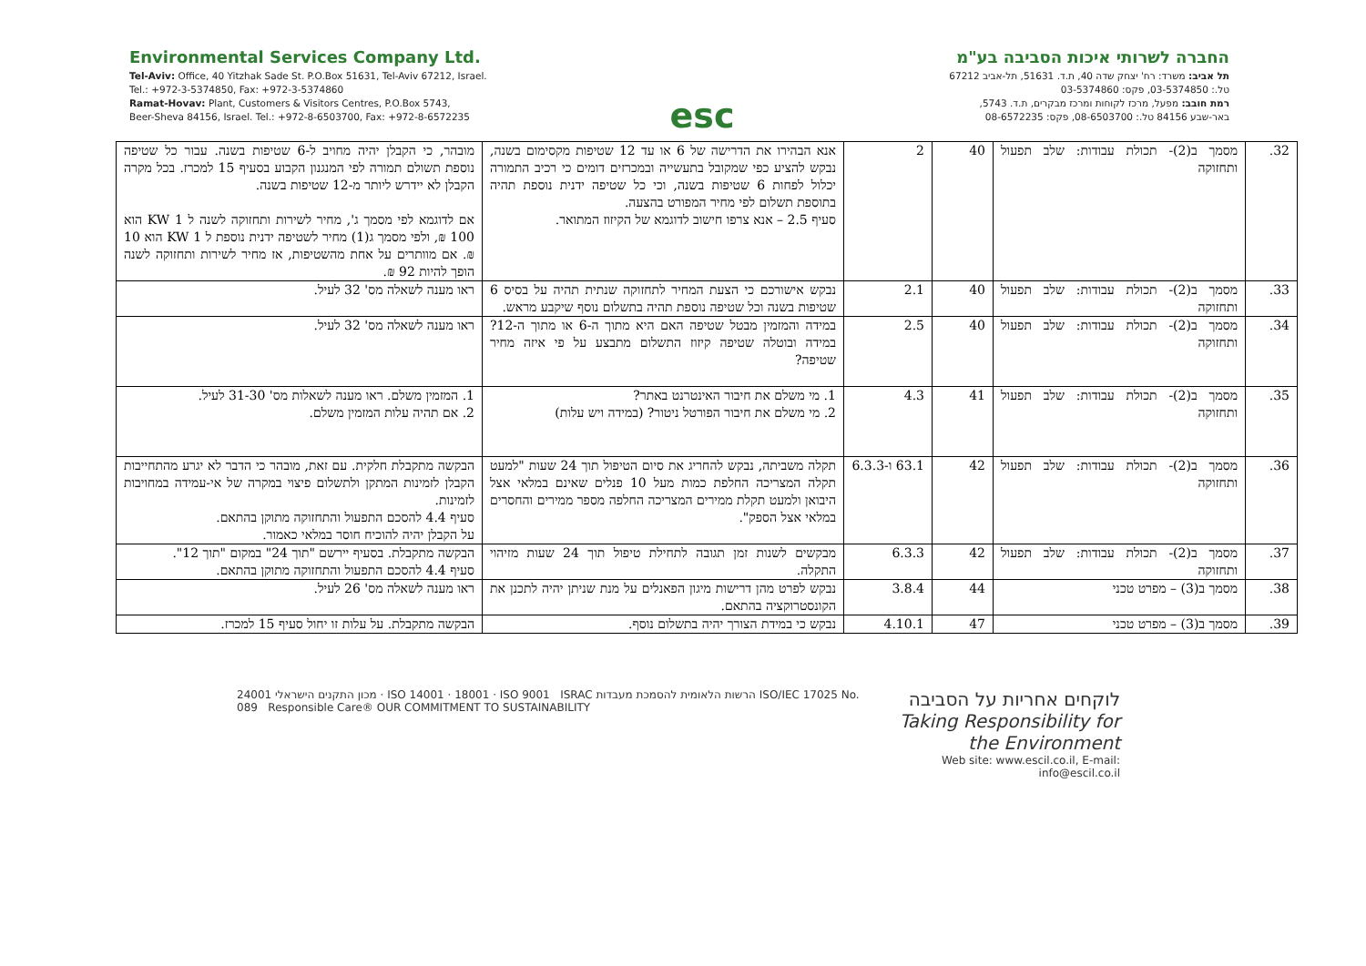Environmental Services Company Ltd.
Tel-Aviv: Office, 40 Yitzhak Sade St. P.O.Box 51631, Tel-Aviv 67212, Israel.
Tel.: +972-3-5374850, Fax: +972-3-5374860
Ramat-Hovav: Plant, Customers & Visitors Centres, P.O.Box 5743,
Beer-Sheva 84156, Israel. Tel.: +972-8-6503700, Fax: +972-8-6572235
esc
החברה לשרותי איכות הסביבה בע"מ
תל אביב: משרד: רח' יצחק שדה 40, ת.ד. 51631, תל-אביב 67212
טל.: 03-5374850, פקס: 03-5374860
רמת חובב: מפעל, מרכז לקוחות ומרכז מבקרים, ת.ד. 5743,
באר-שבע 84156 טל.: 08-6503700, פקס: 08-6572235
| 32. | מסמך ב(2)- תכולת עבודות: שלב תפעול ותחזוקה | 40 | 2 | אנא הבהירו את הדרישה של 6 או עד 12 שטיפות מקסימום בשנה, נבקש להציע כפי שמקובל בתעשייה ובמכרזים דומים כי רכיב התמורה יכלול לפחות 6 שטיפות בשנה, וכי כל שטיפה ידנית נוספת תהיה בתוספת תשלום לפי מחיר המפורט בהצעה. סעיף 2.5 – אנא צרפו חישוב לדוגמא של הקיזוז המתואר. | מובהר, כי הקבלן יהיה מחויב ל-6 שטיפות בשנה. עבור כל שטיפה נוספת תשולם תמורה לפי המנגנון הקבוע בסעיף 15 למכרז. בכל מקרה הקבלן לא יידרש ליותר מ-12 שטיפות בשנה. אם לדוגמא לפי מסמך ג', מחיר לשירות ותחזוקה לשנה ל 1 KW הוא 100 ₪, ולפי מסמך ג(1) מחיר לשטיפה ידנית נוספת ל 1 KW הוא 10 ₪. אם מוותרים על אחת מהשטיפות, אז מחיר לשירות ותחזוקה לשנה הופך להיות 92 ₪. |
| 33. | מסמך ב(2)- תכולת עבודות: שלב תפעול ותחזוקה | 40 | 2.1 | נבקש אישורכם כי הצעת המחיר לתחזוקה שנתית תהיה על בסיס 6 שטיפות בשנה וכל שטיפה נוספת תהיה בתשלום נוסף שיקבע מראש. | ראו מענה לשאלה מס' 32 לעיל. |
| 34. | מסמך ב(2)- תכולת עבודות: שלב תפעול ותחזוקה | 40 | 2.5 | במידה והמזמין מבטל שטיפה האם היא מתוך ה-6 או מתוך ה-12? במידה ובוטלה שטיפה קיזוז התשלום מתבצע על פי איזה מחיר שטיפה? | ראו מענה לשאלה מס' 32 לעיל. |
| 35. | מסמך ב(2)- תכולת עבודות: שלב תפעול ותחזוקה | 41 | 4.3 | 1. מי משלם את חיבור האינטרנט באתר? 2. מי משלם את חיבור הפורטל ניטור? (במידה ויש עלות) | 1. המזמין משלם. ראו מענה לשאלות מס' 31-30 לעיל. 2. אם תהיה עלות המזמין משלם. |
| 36. | מסמך ב(2)- תכולת עבודות: שלב תפעול ותחזוקה | 42 | 63.1 ו-6.3.3 | תקלה משביתה, נבקש להחריג את סיום הטיפול תוך 24 שעות "למעט תקלה המצריכה החלפת כמות מעל 10 פנלים שאינם במלאי אצל היבואן ולמעט תקלת ממירים המצריכה החלפה מספר ממירים והחסרים במלאי אצל הספק". | הבקשה מתקבלת חלקית. עם זאת, מובהר כי הדבר לא יגרע מהתחייבות הקבלן לזמינות המתקן ולתשלום פיצוי במקרה של אי-עמידה במחויבות לזמינות. סעיף 4.4 להסכם התפעול והתחזוקה מתוקן בהתאם. על הקבלן יהיה להוכיח חוסר במלאי כאמור. |
| 37. | מסמך ב(2)- תכולת עבודות: שלב תפעול ותחזוקה | 42 | 6.3.3 | מבקשים לשנות זמן תגובה לתחילת טיפול תוך 24 שעות מזיהוי התקלה. | הבקשה מתקבלת. בסעיף יירשם "תוך 24" במקום "תוך 12". סעיף 4.4 להסכם התפעול והתחזוקה מתוקן בהתאם. |
| 38. | מסמך ב(3) – מפרט טכני | 44 | 3.8.4 | נבקש לפרט מהן דרישות מיגון הפאנלים על מנת שניתן יהיה לתכנן את הקונסטרוקציה בהתאם. | ראו מענה לשאלה מס' 26 לעיל. |
| 39. | מסמך ב(3) – מפרט טכני | 47 | 4.10.1 | נבקש כי במידת הצורך יהיה בתשלום נוסף. | הבקשה מתקבלת. על עלות זו יחול סעיף 15 למכרז. |
מכון התקנים הישראלי 24001 · ISO 14001 · 18001 · ISO 9001 ISRAC הרשות הלאומית להסמכת מעבדות ISO/IEC 17025 No. 089 Responsible Care® OUR COMMITMENT TO SUSTAINABILITY
לוקחים אחריות על הסביבה
Taking Responsibility for the Environment
Web site: www.escil.co.il, E-mail: info@escil.co.il